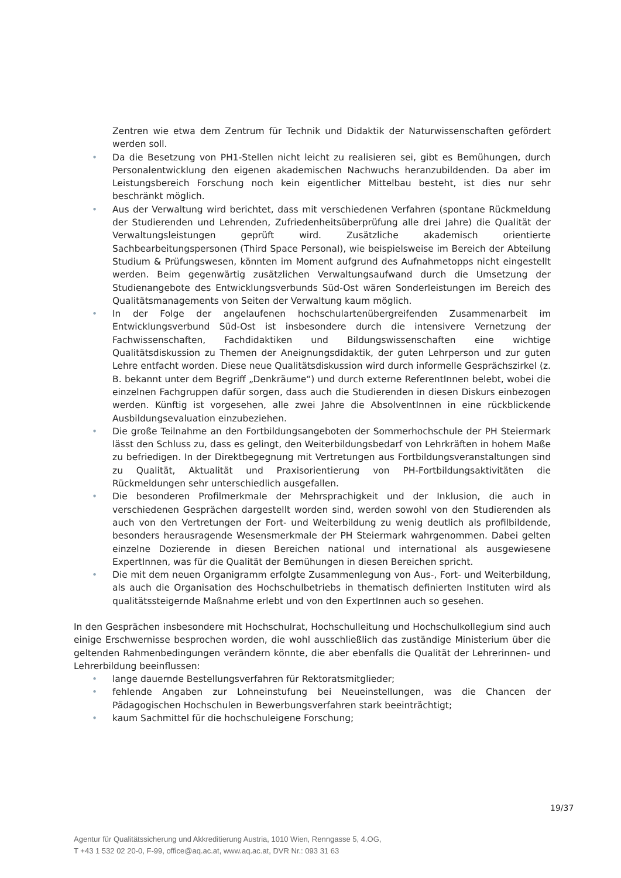Zentren wie etwa dem Zentrum für Technik und Didaktik der Naturwissenschaften gefördert werden soll.
• Da die Besetzung von PH1-Stellen nicht leicht zu realisieren sei, gibt es Bemühungen, durch Personalentwicklung den eigenen akademischen Nachwuchs heranzubildenden. Da aber im Leistungsbereich Forschung noch kein eigentlicher Mittelbau besteht, ist dies nur sehr beschränkt möglich.
• Aus der Verwaltung wird berichtet, dass mit verschiedenen Verfahren (spontane Rückmeldung der Studierenden und Lehrenden, Zufriedenheitsüberprüfung alle drei Jahre) die Qualität der Verwaltungsleistungen geprüft wird. Zusätzliche akademisch orientierte Sachbearbeitungspersonen (Third Space Personal), wie beispielsweise im Bereich der Abteilung Studium & Prüfungswesen, könnten im Moment aufgrund des Aufnahmetopps nicht eingestellt werden. Beim gegenwärtig zusätzlichen Verwaltungsaufwand durch die Umsetzung der Studienangebote des Entwicklungsverbunds Süd-Ost wären Sonderleistungen im Bereich des Qualitätsmanagements von Seiten der Verwaltung kaum möglich.
• In der Folge der angelaufenen hochschulartenübergreifenden Zusammenarbeit im Entwicklungsverbund Süd-Ost ist insbesondere durch die intensivere Vernetzung der Fachwissenschaften, Fachdidaktiken und Bildungswissenschaften eine wichtige Qualitätsdiskussion zu Themen der Aneignungsdidaktik, der guten Lehrperson und zur guten Lehre entfacht worden. Diese neue Qualitätsdiskussion wird durch informelle Gesprächszirkel (z. B. bekannt unter dem Begriff „Denkräume“) und durch externe ReferentInnen belebt, wobei die einzelnen Fachgruppen dafür sorgen, dass auch die Studierenden in diesen Diskurs einbezogen werden. Künftig ist vorgesehen, alle zwei Jahre die AbsolventInnen in eine rückblickende Ausbildungsevaluation einzubeziehen.
• Die große Teilnahme an den Fortbildungsangeboten der Sommerhochschule der PH Steiermark lässt den Schluss zu, dass es gelingt, den Weiterbildungsbedarf von Lehrkräften in hohem Maße zu befriedigen. In der Direktbegegnung mit Vertretungen aus Fortbildungsveranstaltungen sind zu Qualität, Aktualität und Praxisorientierung von PH-Fortbildungsaktivitäten die Rückmeldungen sehr unterschiedlich ausgefallen.
• Die besonderen Profilmerkmale der Mehrsprachigkeit und der Inklusion, die auch in verschiedenen Gesprächen dargestellt worden sind, werden sowohl von den Studierenden als auch von den Vertretungen der Fort- und Weiterbildung zu wenig deutlich als profilbildende, besonders herausragende Wesensmerkmale der PH Steiermark wahrgenommen. Dabei gelten einzelne Dozierende in diesen Bereichen national und international als ausgewiesene ExpertInnen, was für die Qualität der Bemühungen in diesen Bereichen spricht.
• Die mit dem neuen Organigramm erfolgte Zusammenlegung von Aus-, Fort- und Weiterbildung, als auch die Organisation des Hochschulbetriebs in thematisch definierten Instituten wird als qualitätssteigernde Maßnahme erlebt und von den ExpertInnen auch so gesehen.
In den Gesprächen insbesondere mit Hochschulrat, Hochschulleitung und Hochschulkollegium sind auch einige Erschwernisse besprochen worden, die wohl ausschließlich das zuständige Ministerium über die geltenden Rahmenbedingungen verändern könnte, die aber ebenfalls die Qualität der Lehrerinnen- und Lehrerbildung beeinflussen:
• lange dauernde Bestellungsverfahren für Rektoratsmitglieder;
• fehlende Angaben zur Lohneinstufung bei Neueinstellungen, was die Chancen der Pädagogischen Hochschulen in Bewerbungsverfahren stark beeinträchtigt;
• kaum Sachmittel für die hochschuleigene Forschung;
19/37
Agentur für Qualitätssicherung und Akkreditierung Austria, 1010 Wien, Renngasse 5, 4.OG,
T +43 1 532 02 20-0, F-99, office@aq.ac.at, www.aq.ac.at, DVR Nr.: 093 31 63